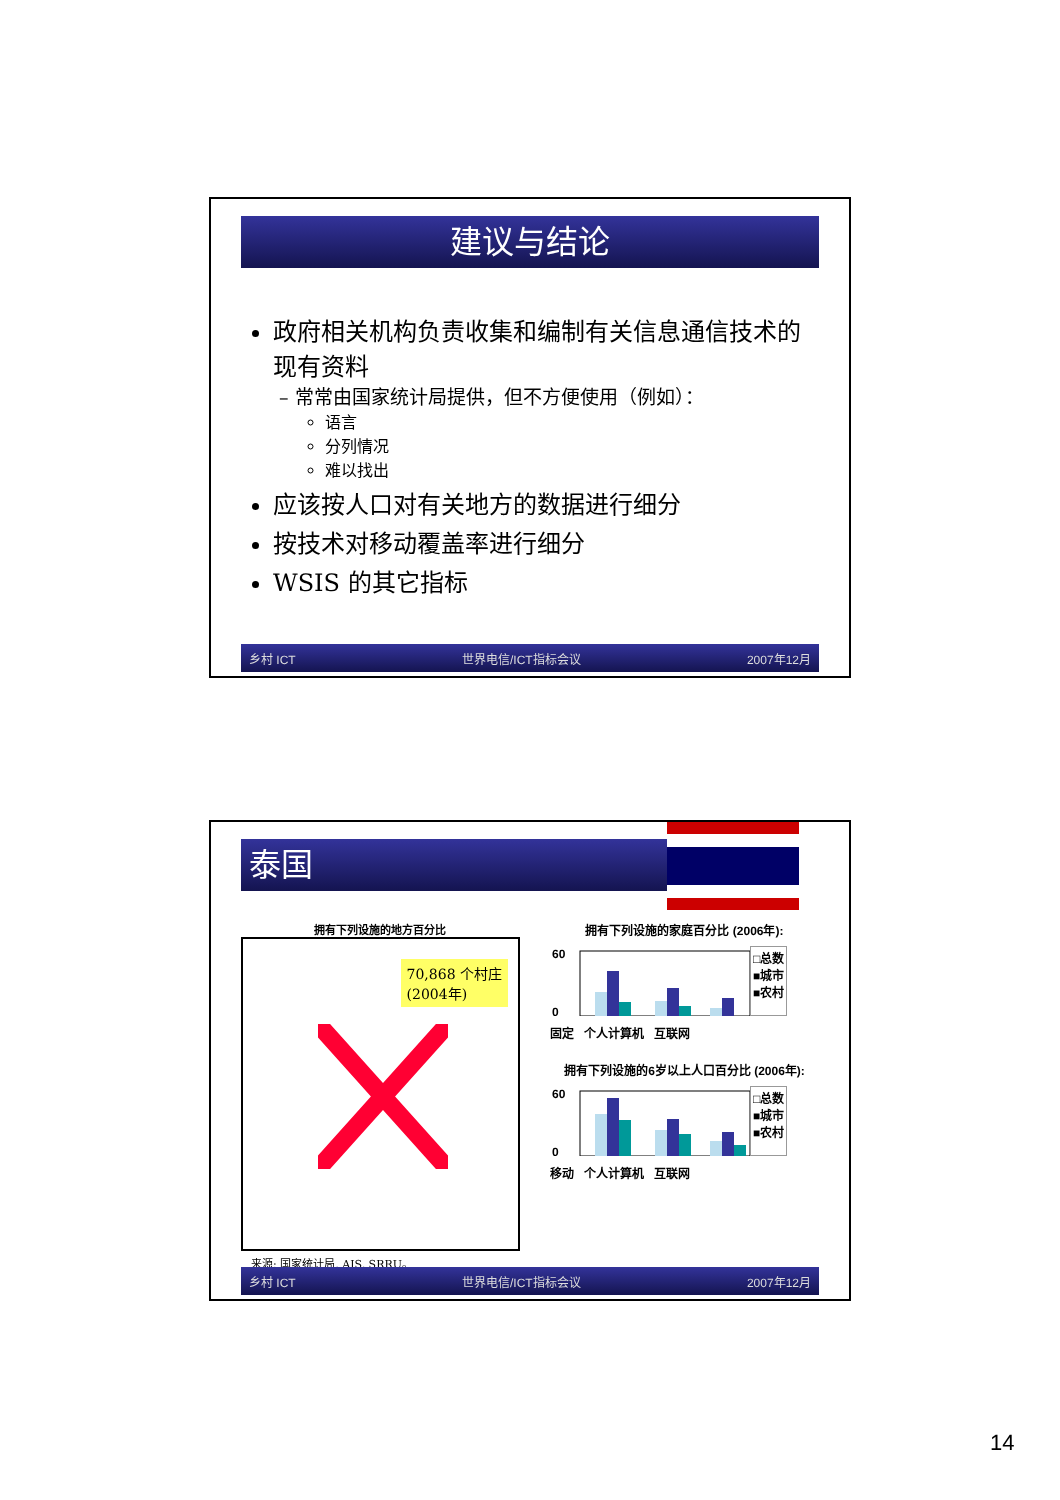建议与结论
政府相关机构负责收集和编制有关信息通信技术的现有资料
– 常常由国家统计局提供，但不方便使用（例如）：
语言
分列情况
难以找出
应该按人口对有关地方的数据进行细分
按技术对移动覆盖率进行细分
WSIS 的其它指标
乡村 ICT 世界电信/ICT指标会议 2007年12月
泰国
拥有下列设施的地方百分比
70,868 个村庄
(2004年)
来源: 国家统计局, AIS, SRRU。
拥有下列设施的家庭百分比 (2006年):
60
0
□总数
■城市
■农村
固定 个人计算机 互联网
拥有下列设施的6岁以上人口百分比 (2006年):
60
0
□总数
■城市
■农村
移动 个人计算机 互联网
乡村 ICT 世界电信/ICT指标会议 2007年12月
14